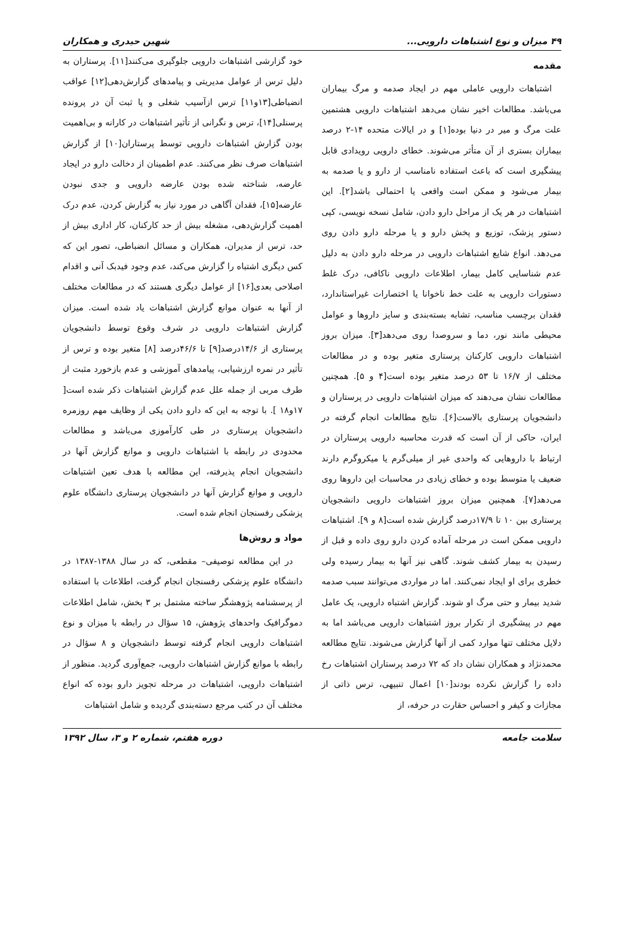۴۹ میزان و نوع اشتباهات دارویی... شهین حیدری و همکاران
مقدمه
اشتباهات دارویی عاملی مهم در ایجاد صدمه و مرگ بیماران می‌باشد. مطالعات اخیر نشان می‌دهد اشتباهات دارویی هشتمین علت مرگ و میر در دنیا بوده[۱] و در ایالات متحده ۱۴-۲ درصد بیماران بستری از آن متأثر می‌شوند. خطای دارویی رویدادی قابل پیشگیری است که باعث استفاده نامناسب از دارو و یا صدمه به بیمار می‌شود و ممکن است واقعی یا احتمالی باشد[۲]. این اشتباهات در هر یک از مراحل دارو دادن، شامل نسخه نویسی، کپی دستور پزشک، توزیع و پخش دارو و یا مرحله دارو دادن روی می‌دهد. انواع شایع اشتباهات دارویی در مرحله دارو دادن به دلیل عدم شناسایی کامل بیمار، اطلاعات دارویی ناکافی، درک غلط دستورات دارویی به علت خط ناخوانا یا اختصارات غیراستاندارد، فقدان برچسب مناسب، تشابه بسته‌بندی و سایز داروها و عوامل محیطی مانند نور، دما و سروصدا روی می‌دهد[۳]. میزان بروز اشتباهات دارویی کارکنان پرستاری متغیر بوده و در مطالعات مختلف از ۱۶/۷ تا ۵۳ درصد متغیر بوده است[۴ و ۵]. همچنین مطالعات نشان می‌دهند که میزان اشتباهات دارویی در پرستاران و دانشجویان پرستاری بالاست[۶]. نتایج مطالعات انجام گرفته در ایران، حاکی از آن است که قدرت محاسبه دارویی پرستاران در ارتباط با داروهایی که واحدی غیر از میلی‌گرم یا میکروگرم دارند ضعیف یا متوسط بوده و خطای زیادی در محاسبات این داروها روی می‌دهد[۷]. همچنین میزان بروز اشتباهات دارویی دانشجویان پرستاری بین ۱۰ تا ۱۷/۹درصد گزارش شده است[۸ و ۹]. اشتباهات دارویی ممکن است در مرحله آماده کردن دارو روی داده و قبل از رسیدن به بیمار کشف شوند. گاهی نیز آنها به بیمار رسیده ولی خطری برای او ایجاد نمی‌کنند. اما در مواردی می‌توانند سبب صدمه شدید بیمار و حتی مرگ او شوند. گزارش اشتباه دارویی، یک عامل مهم در پیشگیری از تکرار بروز اشتباهات دارویی می‌باشد اما به دلایل مختلف تنها موارد کمی از آنها گزارش می‌شوند. نتایج مطالعه محمدنژاد و همکاران نشان داد که ۷۲ درصد پرستاران اشتباهات رخ داده را گزارش نکرده بودند[۱۰] اعمال تنبیهی، ترس ذاتی از مجازات و کیفر و احساس حقارت در حرفه، از
خود گزارشی اشتباهات دارویی جلوگیری می‌کنند[۱۱]. پرستاران به دلیل ترس از عوامل مدیریتی و پیامدهای گزارش‌دهی[۱۲] عواقب انضباطی[۱۳و۱۱] ترس ازآسیب شغلی و یا ثبت آن در پرونده پرسنلی[۱۴]، ترس و نگرانی از تأثیر اشتباهات در کارانه و بی‌اهمیت بودن گزارش اشتباهات دارویی توسط پرستاران[۱۰] از گزارش اشتباهات صرف نظر می‌کنند. عدم اطمینان از دخالت دارو در ایجاد عارضه، شناخته شده بودن عارضه دارویی و جدی نبودن عارضه[۱۵]، فقدان آگاهی در مورد نیاز به گزارش کردن، عدم درک اهمیت گزارش‌دهی، مشغله بیش از حد کارکنان، کار اداری بیش از حد، ترس از مدیران، همکاران و مسائل انضباطی، تصور این که کس دیگری اشتباه را گزارش می‌کند، عدم وجود فیدبک آنی و اقدام اصلاحی بعدی[۱۶] از عوامل دیگری هستند که در مطالعات مختلف از آنها به عنوان موانع گزارش اشتباهات یاد شده است. میزان گزارش اشتباهات دارویی در شرف وقوع توسط دانشجویان پرستاری از ۱۴/۶درصد[۹] تا ۴۶/۶درصد [۸] متغیر بوده و ترس از تأثیر در نمره ارزشیابی، پیامدهای آموزشی و عدم بازخورد مثبت از طرف مربی از جمله علل عدم گزارش اشتباهات ذکر شده است[ ۱۷و۱۸ ]. با توجه به این که دارو دادن یکی از وظایف مهم روزمره دانشجویان پرستاری در طی کارآموزی می‌باشد و مطالعات محدودی در رابطه با اشتباهات دارویی و موانع گزارش آنها در دانشجویان انجام پذیرفته، این مطالعه با هدف تعین اشتباهات دارویی و موانع گزارش آنها در دانشجویان پرستاری دانشگاه علوم پزشکی رفسنجان انجام شده است.
مواد و روش‌ها
در این مطالعه توصیفی– مقطعی، که در سال ۱۳۸۸-۱۳۸۷ در دانشگاه علوم پزشکی رفسنجان انجام گرفت، اطلاعات با استفاده از پرسشنامه پژوهشگر ساخته مشتمل بر ۳ بخش، شامل اطلاعات دموگرافیک واحدهای پژوهش، ۱۵ سؤال در رابطه با میزان و نوع اشتباهات دارویی انجام گرفته توسط دانشجویان و ۸ سؤال در رابطه با موانع گزارش اشتباهات دارویی، جمع‌آوری گردید. منظور از اشتباهات دارویی، اشتباهات در مرحله تجویز دارو بوده که انواع مختلف آن در کتب مرجع دسته‌بندی گردیده و شامل اشتباهات
سلامت جامعه دوره هفتم، شماره ۲ و ۳، سال ۱۳۹۲